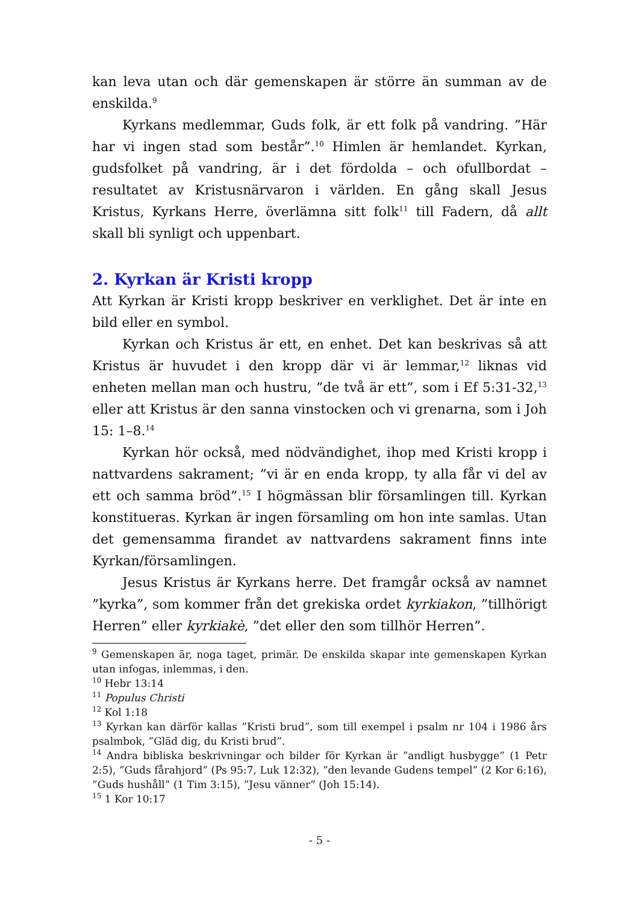kan leva utan och där gemenskapen är större än summan av de enskilda.<sup>9</sup>
Kyrkans medlemmar, Guds folk, är ett folk på vandring. ”Här har vi ingen stad som består”.<sup>10</sup> Himlen är hemlandet. Kyrkan, gudsfolket på vandring, är i det fördolda – och ofullbordat – resultatet av Kristusnärvaron i världen. En gång skall Jesus Kristus, Kyrkans Herre, överlämna sitt folk<sup>11</sup> till Fadern, då allt skall bli synligt och uppenbart.
2. Kyrkan är Kristi kropp
Att Kyrkan är Kristi kropp beskriver en verklighet. Det är inte en bild eller en symbol.
Kyrkan och Kristus är ett, en enhet. Det kan beskrivas så att Kristus är huvudet i den kropp där vi är lemmar,<sup>12</sup> liknas vid enheten mellan man och hustru, ”de två är ett”, som i Ef 5:31-32,<sup>13</sup> eller att Kristus är den sanna vinstocken och vi grenarna, som i Joh 15: 1–8.<sup>14</sup>
Kyrkan hör också, med nödvändighet, ihop med Kristi kropp i nattvardens sakrament; ”vi är en enda kropp, ty alla får vi del av ett och samma bröd”.<sup>15</sup> I högmässan blir församlingen till. Kyrkan konstitueras. Kyrkan är ingen församling om hon inte samlas. Utan det gemensamma firandet av nattvardens sakrament finns inte Kyrkan/församlingen.
Jesus Kristus är Kyrkans herre. Det framgår också av namnet ”kyrka”, som kommer från det grekiska ordet kyrkiakon, ”tillhörigt Herren” eller kyrkiakè, ”det eller den som tillhör Herren”.
<sup>9</sup> Gemenskapen är, noga taget, primär. De enskilda skapar inte gemenskapen Kyrkan utan infogas, inlemmas, i den.
<sup>10</sup> Hebr 13:14
<sup>11</sup> Populus Christi
<sup>12</sup> Kol 1:18
<sup>13</sup> Kyrkan kan därför kallas ”Kristi brud”, som till exempel i psalm nr 104 i 1986 års psalmbok, ”Gläd dig, du Kristi brud”.
<sup>14</sup> Andra bibliska beskrivningar och bilder för Kyrkan är ”andligt husbygge” (1 Petr 2:5), ”Guds fårahjord” (Ps 95:7, Luk 12:32), ”den levande Gudens tempel” (2 Kor 6:16), ”Guds hushåll” (1 Tim 3:15), ”Jesu vänner” (Joh 15:14).
<sup>15</sup> 1 Kor 10:17
- 5 -